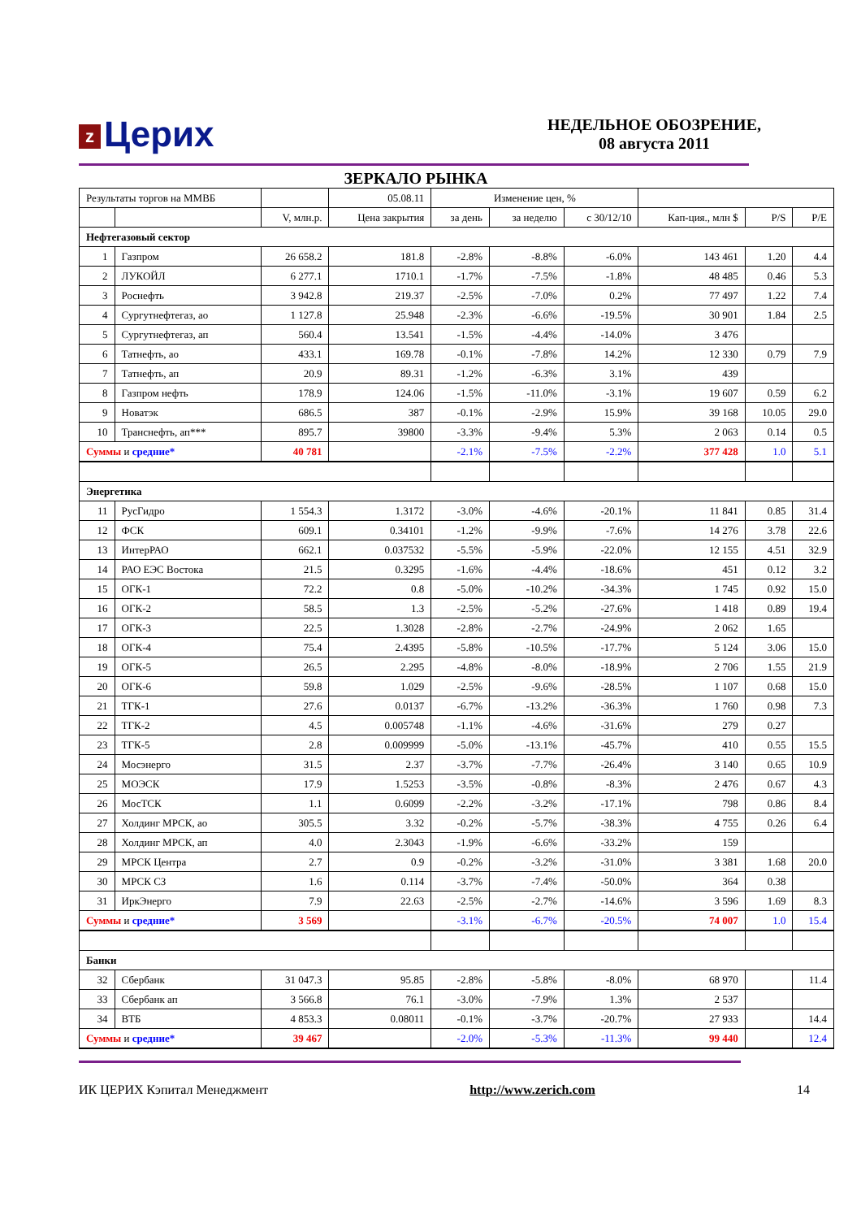z Церих
НЕДЕЛЬНОЕ ОБОЗРЕНИЕ,
08 августа 2011
ЗЕРКАЛО РЫНКА
| Результаты торгов на ММВБ | | | 05.08.11 | Изменение цен, % | | | | | |
| | | V, млн.р. | Цена закрытия | за день | за неделю | с 30/12/10 | Кап-ция., млн $ | P/S | P/E |
| Нефтегазовый сектор | | | | | | | | | |
| 1 | Газпром | 26 658.2 | 181.8 | -2.8% | -8.8% | -6.0% | 143 461 | 1.20 | 4.4 |
| 2 | ЛУКОЙЛ | 6 277.1 | 1710.1 | -1.7% | -7.5% | -1.8% | 48 485 | 0.46 | 5.3 |
| 3 | Роснефть | 3 942.8 | 219.37 | -2.5% | -7.0% | 0.2% | 77 497 | 1.22 | 7.4 |
| 4 | Сургутнефтегаз, ао | 1 127.8 | 25.948 | -2.3% | -6.6% | -19.5% | 30 901 | 1.84 | 2.5 |
| 5 | Сургутнефтегаз, ап | 560.4 | 13.541 | -1.5% | -4.4% | -14.0% | 3 476 | | |
| 6 | Татнефть, ао | 433.1 | 169.78 | -0.1% | -7.8% | 14.2% | 12 330 | 0.79 | 7.9 |
| 7 | Татнефть, ап | 20.9 | 89.31 | -1.2% | -6.3% | 3.1% | 439 | | |
| 8 | Газпром нефть | 178.9 | 124.06 | -1.5% | -11.0% | -3.1% | 19 607 | 0.59 | 6.2 |
| 9 | Новатэк | 686.5 | 387 | -0.1% | -2.9% | 15.9% | 39 168 | 10.05 | 29.0 |
| 10 | Транснефть, ап*** | 895.7 | 39800 | -3.3% | -9.4% | 5.3% | 2 063 | 0.14 | 0.5 |
| Суммы и средние* | | 40 781 | | -2.1% | -7.5% | -2.2% | 377 428 | 1.0 | 5.1 |
| Энергетика | | | | | | | | | |
| 11 | РусГидро | 1 554.3 | 1.3172 | -3.0% | -4.6% | -20.1% | 11 841 | 0.85 | 31.4 |
| 12 | ФСК | 609.1 | 0.34101 | -1.2% | -9.9% | -7.6% | 14 276 | 3.78 | 22.6 |
| 13 | ИнтерРАО | 662.1 | 0.037532 | -5.5% | -5.9% | -22.0% | 12 155 | 4.51 | 32.9 |
| 14 | РАО ЕЭС Востока | 21.5 | 0.3295 | -1.6% | -4.4% | -18.6% | 451 | 0.12 | 3.2 |
| 15 | ОГК-1 | 72.2 | 0.8 | -5.0% | -10.2% | -34.3% | 1 745 | 0.92 | 15.0 |
| 16 | ОГК-2 | 58.5 | 1.3 | -2.5% | -5.2% | -27.6% | 1 418 | 0.89 | 19.4 |
| 17 | ОГК-3 | 22.5 | 1.3028 | -2.8% | -2.7% | -24.9% | 2 062 | 1.65 | |
| 18 | ОГК-4 | 75.4 | 2.4395 | -5.8% | -10.5% | -17.7% | 5 124 | 3.06 | 15.0 |
| 19 | ОГК-5 | 26.5 | 2.295 | -4.8% | -8.0% | -18.9% | 2 706 | 1.55 | 21.9 |
| 20 | ОГК-6 | 59.8 | 1.029 | -2.5% | -9.6% | -28.5% | 1 107 | 0.68 | 15.0 |
| 21 | ТГК-1 | 27.6 | 0.0137 | -6.7% | -13.2% | -36.3% | 1 760 | 0.98 | 7.3 |
| 22 | ТГК-2 | 4.5 | 0.005748 | -1.1% | -4.6% | -31.6% | 279 | 0.27 | |
| 23 | ТГК-5 | 2.8 | 0.009999 | -5.0% | -13.1% | -45.7% | 410 | 0.55 | 15.5 |
| 24 | Мосэнерго | 31.5 | 2.37 | -3.7% | -7.7% | -26.4% | 3 140 | 0.65 | 10.9 |
| 25 | МОЭСК | 17.9 | 1.5253 | -3.5% | -0.8% | -8.3% | 2 476 | 0.67 | 4.3 |
| 26 | МосТСК | 1.1 | 0.6099 | -2.2% | -3.2% | -17.1% | 798 | 0.86 | 8.4 |
| 27 | Холдинг МРСК, ао | 305.5 | 3.32 | -0.2% | -5.7% | -38.3% | 4 755 | 0.26 | 6.4 |
| 28 | Холдинг МРСК, ап | 4.0 | 2.3043 | -1.9% | -6.6% | -33.2% | 159 | | |
| 29 | МРСК Центра | 2.7 | 0.9 | -0.2% | -3.2% | -31.0% | 3 381 | 1.68 | 20.0 |
| 30 | МРСК СЗ | 1.6 | 0.114 | -3.7% | -7.4% | -50.0% | 364 | 0.38 | |
| 31 | ИркЭнерго | 7.9 | 22.63 | -2.5% | -2.7% | -14.6% | 3 596 | 1.69 | 8.3 |
| Суммы и средние* | | 3 569 | | -3.1% | -6.7% | -20.5% | 74 007 | 1.0 | 15.4 |
| Банки | | | | | | | | | |
| 32 | Сбербанк | 31 047.3 | 95.85 | -2.8% | -5.8% | -8.0% | 68 970 | | 11.4 |
| 33 | Сбербанк ап | 3 566.8 | 76.1 | -3.0% | -7.9% | 1.3% | 2 537 | | |
| 34 | ВТБ | 4 853.3 | 0.08011 | -0.1% | -3.7% | -20.7% | 27 933 | | 14.4 |
| Суммы и средние* | | 39 467 | | -2.0% | -5.3% | -11.3% | 99 440 | | 12.4 |
ИК ЦЕРИХ Кэпитал Менеджмент http://www.zerich.com 14